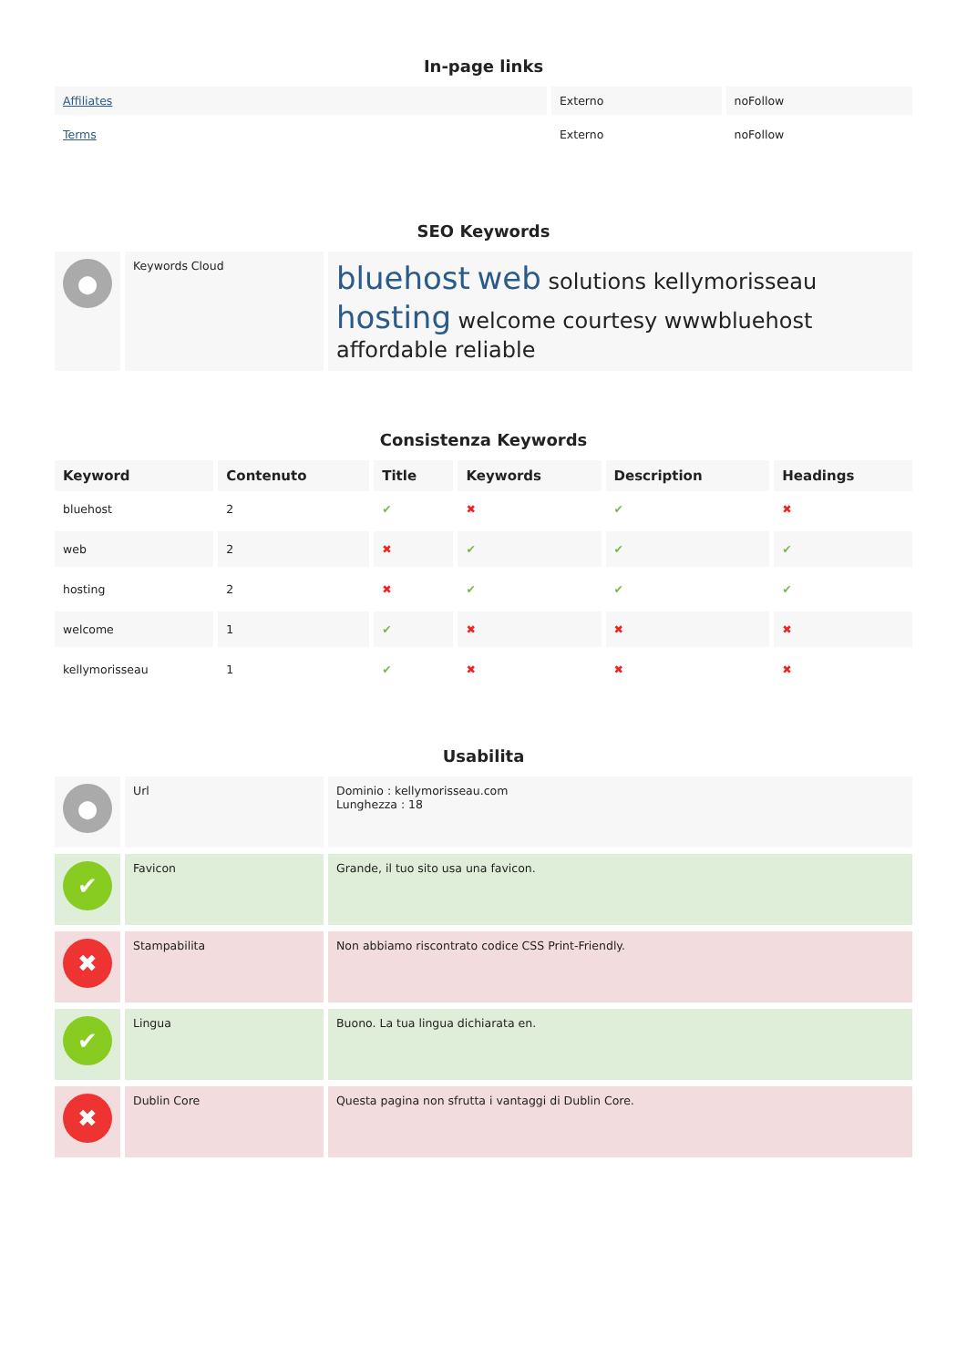In-page links
| Affiliates | Externo | noFollow |
| Terms | Externo | noFollow |
SEO Keywords
| ● | Keywords Cloud | bluehost web solutions kellymorisseau hosting welcome courtesy wwwbluehost affordable reliable |
Consistenza Keywords
| Keyword | Contenuto | Title | Keywords | Description | Headings |
| --- | --- | --- | --- | --- | --- |
| bluehost | 2 | ✔ | ✖ | ✔ | ✖ |
| web | 2 | ✖ | ✔ | ✔ | ✔ |
| hosting | 2 | ✖ | ✔ | ✔ | ✔ |
| welcome | 1 | ✔ | ✖ | ✖ | ✖ |
| kellymorisseau | 1 | ✔ | ✖ | ✖ | ✖ |
Usabilita
| ● | Url | Dominio : kellymorisseau.com Lunghezza : 18 |
| ✔ | Favicon | Grande, il tuo sito usa una favicon. |
| ✖ | Stampabilita | Non abbiamo riscontrato codice CSS Print-Friendly. |
| ✔ | Lingua | Buono. La tua lingua dichiarata en. |
| ✖ | Dublin Core | Questa pagina non sfrutta i vantaggi di Dublin Core. |